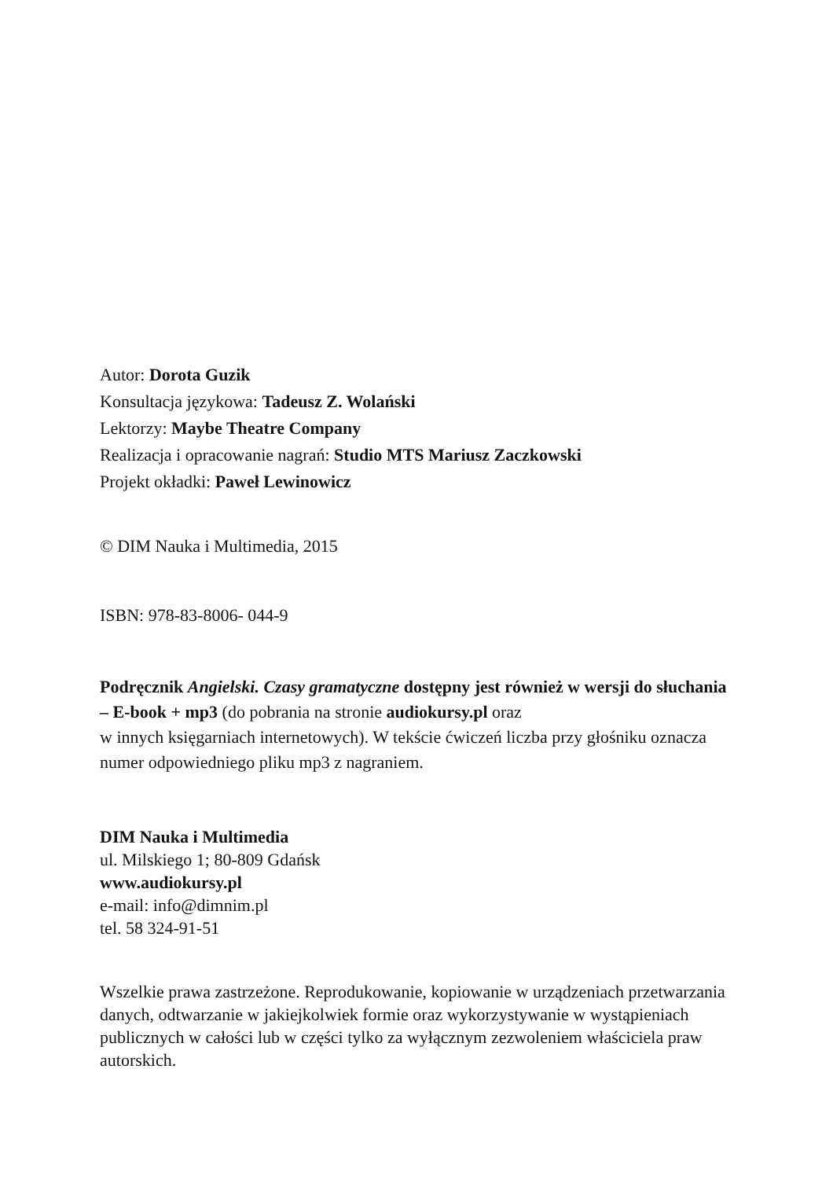Autor: Dorota Guzik
Konsultacja językowa: Tadeusz Z. Wolański
Lektorzy: Maybe Theatre Company
Realizacja i opracowanie nagrań: Studio MTS Mariusz Zaczkowski
Projekt okładki: Paweł Lewinowicz
© DIM Nauka i Multimedia, 2015
ISBN: 978-83-8006- 044-9
Podręcznik Angielski. Czasy gramatyczne dostępny jest również w wersji do słuchania – E-book + mp3 (do pobrania na stronie audiokursy.pl oraz
w innych księgarniach internetowych). W tekście ćwiczeń liczba przy głośniku oznacza numer odpowiedniego pliku mp3 z nagraniem.
DIM Nauka i Multimedia
ul. Milskiego 1; 80-809 Gdańsk
www.audiokursy.pl
e-mail: info@dimnim.pl
tel. 58 324-91-51
Wszelkie prawa zastrzeżone. Reprodukowanie, kopiowanie w urządzeniach przetwarzania danych, odtwarzanie w jakiejkolwiek formie oraz wykorzystywanie w wystąpieniach publicznych w całości lub w części tylko za wyłącznym zezwoleniem właściciela praw autorskich.